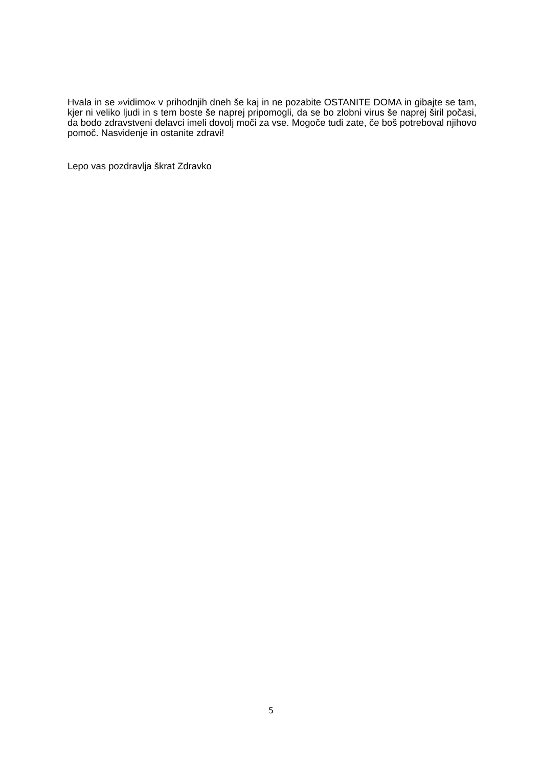Hvala in se »vidimo« v prihodnjih dneh še kaj in ne pozabite OSTANITE DOMA in gibajte se tam, kjer ni veliko ljudi in s tem boste še naprej pripomogli, da se bo zlobni virus še naprej širil počasi, da bodo zdravstveni delavci imeli dovolj moči za vse. Mogoče tudi zate, če boš potreboval njihovo pomoč. Nasvidenje in ostanite zdravi!
Lepo vas pozdravlja škrat Zdravko
5